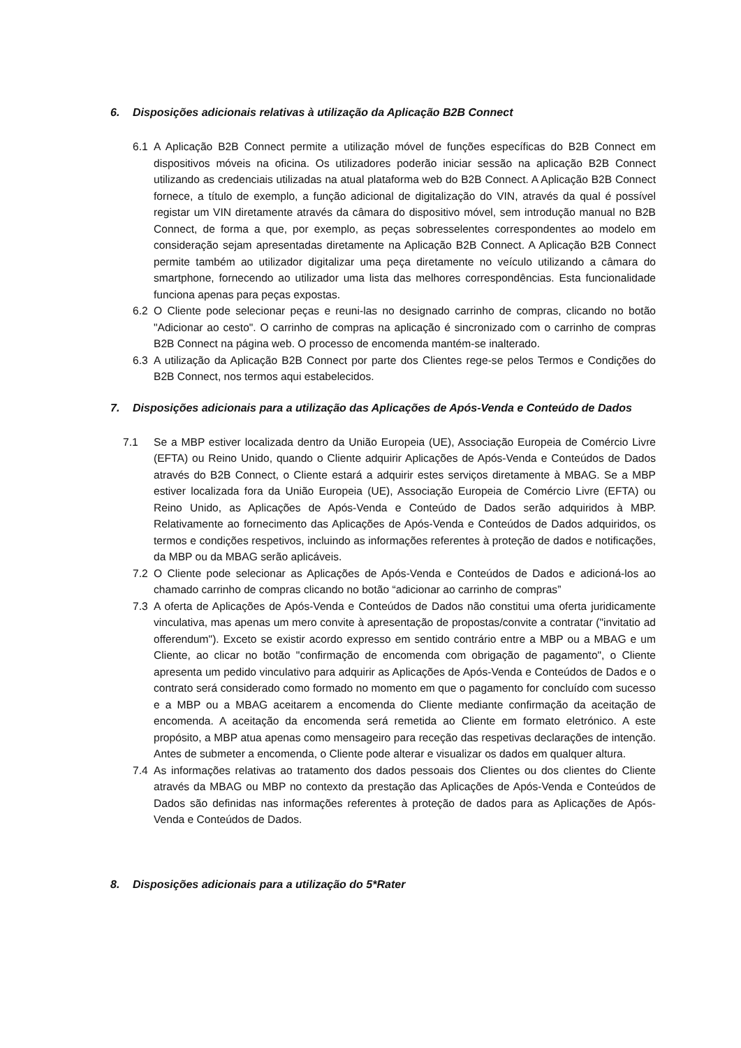6. Disposições adicionais relativas à utilização da Aplicação B2B Connect
6.1 A Aplicação B2B Connect permite a utilização móvel de funções específicas do B2B Connect em dispositivos móveis na oficina. Os utilizadores poderão iniciar sessão na aplicação B2B Connect utilizando as credenciais utilizadas na atual plataforma web do B2B Connect. A Aplicação B2B Connect fornece, a título de exemplo, a função adicional de digitalização do VIN, através da qual é possível registar um VIN diretamente através da câmara do dispositivo móvel, sem introdução manual no B2B Connect, de forma a que, por exemplo, as peças sobresselentes correspondentes ao modelo em consideração sejam apresentadas diretamente na Aplicação B2B Connect. A Aplicação B2B Connect permite também ao utilizador digitalizar uma peça diretamente no veículo utilizando a câmara do smartphone, fornecendo ao utilizador uma lista das melhores correspondências. Esta funcionalidade funciona apenas para peças expostas.
6.2 O Cliente pode selecionar peças e reuni-las no designado carrinho de compras, clicando no botão "Adicionar ao cesto". O carrinho de compras na aplicação é sincronizado com o carrinho de compras B2B Connect na página web. O processo de encomenda mantém-se inalterado.
6.3 A utilização da Aplicação B2B Connect por parte dos Clientes rege-se pelos Termos e Condições do B2B Connect, nos termos aqui estabelecidos.
7. Disposições adicionais para a utilização das Aplicações de Após-Venda e Conteúdo de Dados
7.1 Se a MBP estiver localizada dentro da União Europeia (UE), Associação Europeia de Comércio Livre (EFTA) ou Reino Unido, quando o Cliente adquirir Aplicações de Após-Venda e Conteúdos de Dados através do B2B Connect, o Cliente estará a adquirir estes serviços diretamente à MBAG. Se a MBP estiver localizada fora da União Europeia (UE), Associação Europeia de Comércio Livre (EFTA) ou Reino Unido, as Aplicações de Após-Venda e Conteúdo de Dados serão adquiridos à MBP. Relativamente ao fornecimento das Aplicações de Após-Venda e Conteúdos de Dados adquiridos, os termos e condições respetivos, incluindo as informações referentes à proteção de dados e notificações, da MBP ou da MBAG serão aplicáveis.
7.2 O Cliente pode selecionar as Aplicações de Após-Venda e Conteúdos de Dados e adicioná-los ao chamado carrinho de compras clicando no botão “adicionar ao carrinho de compras”
7.3 A oferta de Aplicações de Após-Venda e Conteúdos de Dados não constitui uma oferta juridicamente vinculativa, mas apenas um mero convite à apresentação de propostas/convite a contratar ("invitatio ad offerendum"). Exceto se existir acordo expresso em sentido contrário entre a MBP ou a MBAG e um Cliente, ao clicar no botão "confirmação de encomenda com obrigação de pagamento", o Cliente apresenta um pedido vinculativo para adquirir as Aplicações de Após-Venda e Conteúdos de Dados e o contrato será considerado como formado no momento em que o pagamento for concluído com sucesso e a MBP ou a MBAG aceitarem a encomenda do Cliente mediante confirmação da aceitação de encomenda. A aceitação da encomenda será remetida ao Cliente em formato eletrónico. A este propósito, a MBP atua apenas como mensageiro para receção das respetivas declarações de intenção. Antes de submeter a encomenda, o Cliente pode alterar e visualizar os dados em qualquer altura.
7.4 As informações relativas ao tratamento dos dados pessoais dos Clientes ou dos clientes do Cliente através da MBAG ou MBP no contexto da prestação das Aplicações de Após-Venda e Conteúdos de Dados são definidas nas informações referentes à proteção de dados para as Aplicações de Após-Venda e Conteúdos de Dados.
8. Disposições adicionais para a utilização do 5*Rater